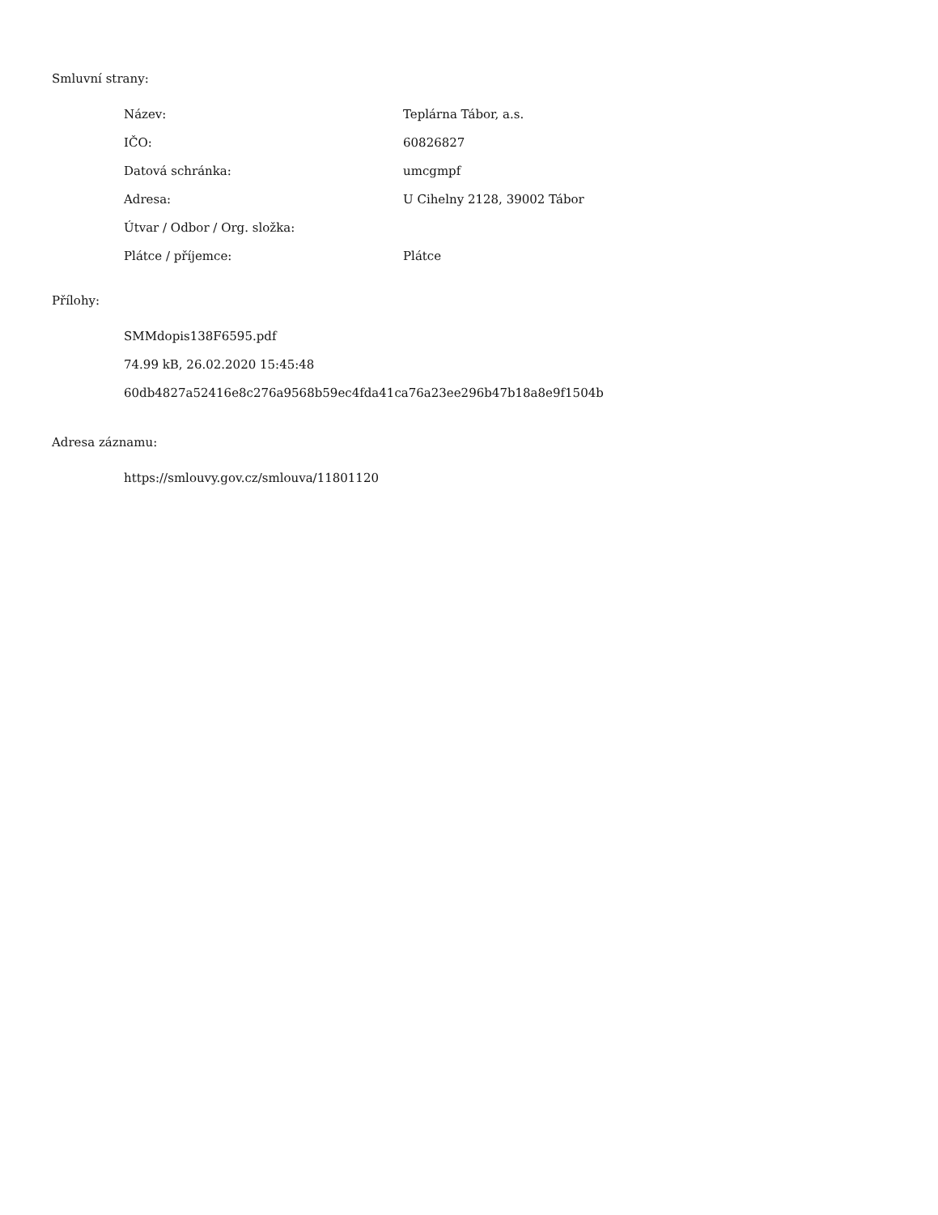Smluvní strany:
| Název: | Teplárna Tábor, a.s. |
| IČO: | 60826827 |
| Datová schránka: | umcgmpf |
| Adresa: | U Cihelny 2128, 39002 Tábor |
| Útvar / Odbor / Org. složka: | |
| Plátce / příjemce: | Plátce |
Přílohy:
SMMdopis138F6595.pdf
74.99 kB, 26.02.2020 15:45:48
60db4827a52416e8c276a9568b59ec4fda41ca76a23ee296b47b18a8e9f1504b
Adresa záznamu:
https://smlouvy.gov.cz/smlouva/11801120